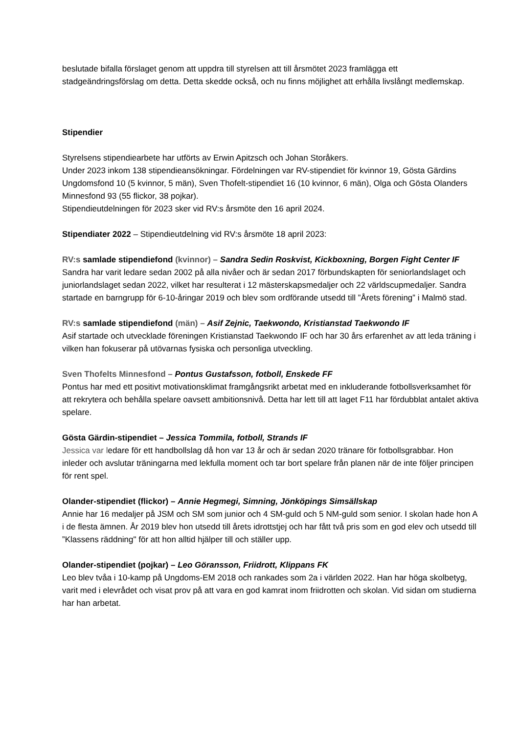beslutade bifalla förslaget genom att uppdra till styrelsen att till årsmötet 2023 framlägga ett stadgeändringsförslag om detta. Detta skedde också, och nu finns möjlighet att erhålla livslångt medlemskap.
Stipendier
Styrelsens stipendiearbete har utförts av Erwin Apitzsch och Johan Storåkers.
Under 2023 inkom 138 stipendieansökningar. Fördelningen var RV-stipendiet för kvinnor 19, Gösta Gärdins Ungdomsfond 10 (5 kvinnor, 5 män), Sven Thofelt-stipendiet 16 (10 kvinnor, 6 män), Olga och Gösta Olanders Minnesfond 93 (55 flickor, 38 pojkar).
Stipendieutdelningen för 2023 sker vid RV:s årsmöte den 16 april 2024.
Stipendiater 2022 – Stipendieutdelning vid RV:s årsmöte 18 april 2023:
RV:s samlade stipendiefond (kvinnor) – Sandra Sedin Roskvist, Kickboxning, Borgen Fight Center IF
Sandra har varit ledare sedan 2002 på alla nivåer och är sedan 2017 förbundskapten för seniorlandslaget och juniorlandslaget sedan 2022, vilket har resulterat i 12 mästerskapsmedaljer och 22 världscupmedaljer. Sandra startade en barngrupp för 6-10-åringar 2019 och blev som ordförande utsedd till ”Årets förening” i Malmö stad.
RV:s samlade stipendiefond (män) – Asif Zejnic, Taekwondo, Kristianstad Taekwondo IF
Asif startade och utvecklade föreningen Kristianstad Taekwondo IF och har 30 års erfarenhet av att leda träning i vilken han fokuserar på utövarnas fysiska och personliga utveckling.
Sven Thofelts Minnesfond – Pontus Gustafsson, fotboll, Enskede FF
Pontus har med ett positivt motivationsklimat framgångsrikt arbetat med en inkluderande fotbollsverksamhet för att rekrytera och behålla spelare oavsett ambitionsnivå. Detta har lett till att laget F11 har fördubblat antalet aktiva spelare.
Gösta Gärdin-stipendiet – Jessica Tommila, fotboll, Strands IF
Jessica var ledare för ett handbollslag då hon var 13 år och är sedan 2020 tränare för fotbollsgrabbar. Hon inleder och avslutar träningarna med lekfulla moment och tar bort spelare från planen när de inte följer principen för rent spel.
Olander-stipendiet (flickor) – Annie Hegmegi, Simning, Jönköpings Simsällskap
Annie har 16 medaljer på JSM och SM som junior och 4 SM-guld och 5 NM-guld som senior. I skolan hade hon A i de flesta ämnen. År 2019 blev hon utsedd till årets idrottstjej och har fått två pris som en god elev och utsedd till ”Klassens räddning" för att hon alltid hjälper till och ställer upp.
Olander-stipendiet (pojkar) – Leo Göransson, Friidrott, Klippans FK
Leo blev tvåa i 10-kamp på Ungdoms-EM 2018 och rankades som 2a i världen 2022. Han har höga skolbetyg, varit med i elevrådet och visat prov på att vara en god kamrat inom friidrotten och skolan. Vid sidan om studierna har han arbetat.